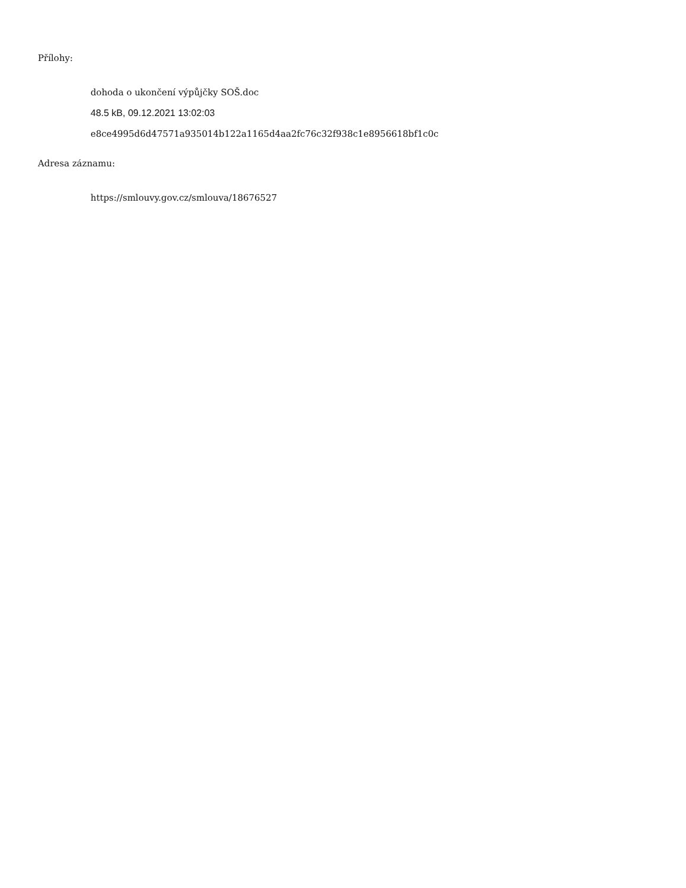Přílohy:
dohoda o ukončení výpůjčky SOŠ.doc
48.5 kB, 09.12.2021 13:02:03
e8ce4995d6d47571a935014b122a1165d4aa2fc76c32f938c1e8956618bf1c0c
Adresa záznamu:
https://smlouvy.gov.cz/smlouva/18676527